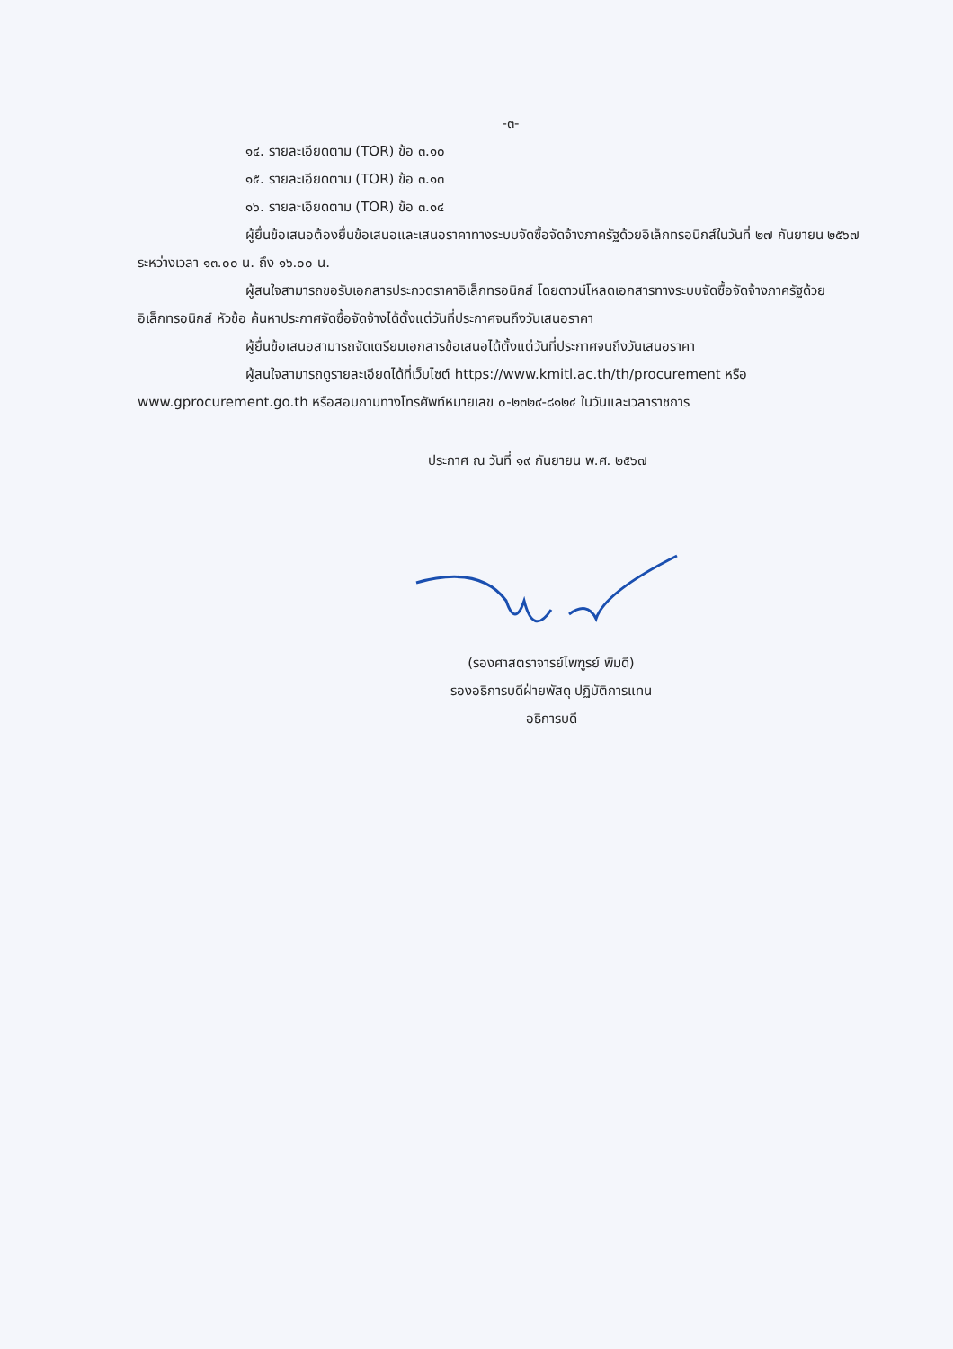-๓-
๑๔. รายละเอียดตาม (TOR) ข้อ ๓.๑๐
๑๕. รายละเอียดตาม (TOR) ข้อ ๓.๑๓
๑๖. รายละเอียดตาม (TOR) ข้อ ๓.๑๔
ผู้ยื่นข้อเสนอต้องยื่นข้อเสนอและเสนอราคาทางระบบจัดซื้อจัดจ้างภาครัฐด้วยอิเล็กทรอนิกส์ในวันที่ ๒๗ กันยายน ๒๕๖๗ ระหว่างเวลา ๑๓.๐๐ น. ถึง ๑๖.๐๐ น.
ผู้สนใจสามารถขอรับเอกสารประกวดราคาอิเล็กทรอนิกส์ โดยดาวน์โหลดเอกสารทางระบบจัดซื้อจัดจ้างภาครัฐด้วยอิเล็กทรอนิกส์ หัวข้อ ค้นหาประกาศจัดซื้อจัดจ้างได้ตั้งแต่วันที่ประกาศจนถึงวันเสนอราคา
ผู้ยื่นข้อเสนอสามารถจัดเตรียมเอกสารข้อเสนอได้ตั้งแต่วันที่ประกาศจนถึงวันเสนอราคา
ผู้สนใจสามารถดูรายละเอียดได้ที่เว็บไซต์ https://www.kmitl.ac.th/th/procurement หรือ www.gprocurement.go.th หรือสอบถามทางโทรศัพท์หมายเลข ๐-๒๓๒๙-๘๑๒๔ ในวันและเวลาราชการ
ประกาศ ณ วันที่ ๑๙ กันยายน พ.ศ. ๒๕๖๗
(รองศาสตราจารย์ไพฑูรย์ พิมดี)
รองอธิการบดีฝ่ายพัสดุ ปฏิบัติการแทน
อธิการบดี